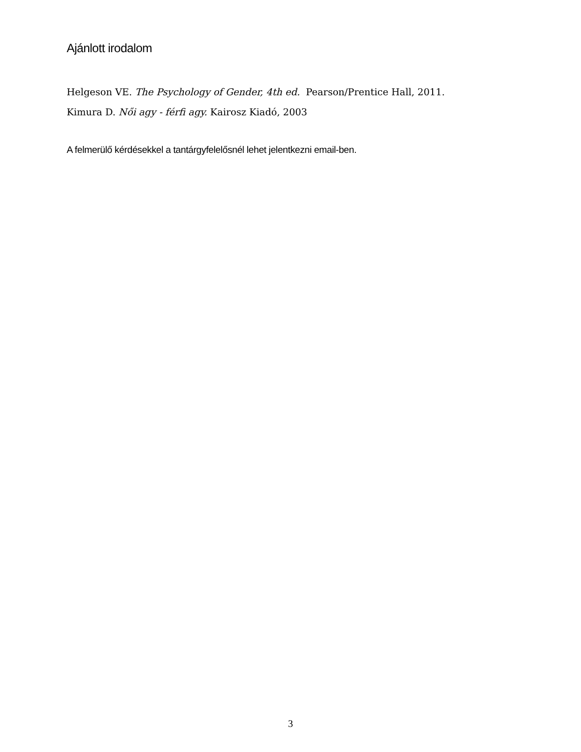Ajánlott irodalom
Helgeson VE. The Psychology of Gender, 4th ed. Pearson/Prentice Hall, 2011.
Kimura D. Női agy - férfi agy. Kairosz Kiadó, 2003
A felmerülő kérdésekkel a tantárgyfelelősnél lehet jelentkezni email-ben.
3